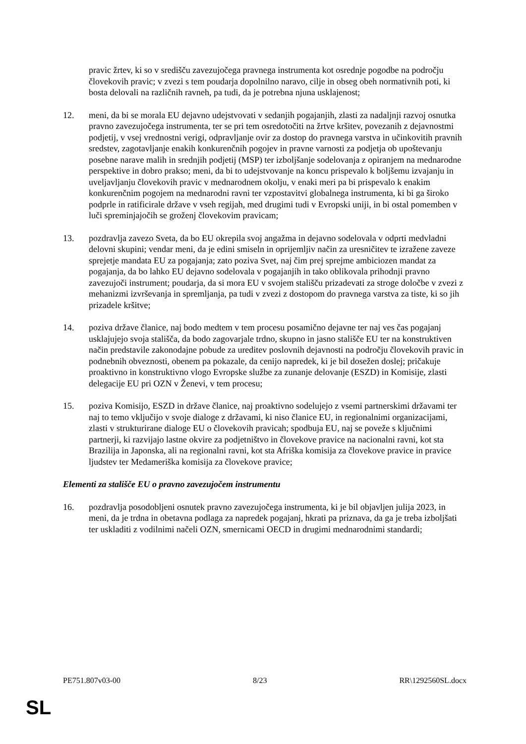pravic žrtev, ki so v središču zavezujočega pravnega instrumenta kot osrednje pogodbe na področju človekovih pravic; v zvezi s tem poudarja dopolnilno naravo, cilje in obseg obeh normativnih poti, ki bosta delovali na različnih ravneh, pa tudi, da je potrebna njuna usklajenost;
12. meni, da bi se morala EU dejavno udejstvovati v sedanjih pogajanjih, zlasti za nadaljnji razvoj osnutka pravno zavezujočega instrumenta, ter se pri tem osredotočiti na žrtve kršitev, povezanih z dejavnostmi podjetij, v vsej vrednostni verigi, odpravljanje ovir za dostop do pravnega varstva in učinkovitih pravnih sredstev, zagotavljanje enakih konkurenčnih pogojev in pravne varnosti za podjetja ob upoštevanju posebne narave malih in srednjih podjetij (MSP) ter izboljšanje sodelovanja z opiranjem na mednarodne perspektive in dobro prakso; meni, da bi to udejstvovanje na koncu prispevalo k boljšemu izvajanju in uveljavljanju človekovih pravic v mednarodnem okolju, v enaki meri pa bi prispevalo k enakim konkurenčnim pogojem na mednarodni ravni ter vzpostavitvi globalnega instrumenta, ki bi ga široko podprle in ratificirale države v vseh regijah, med drugimi tudi v Evropski uniji, in bi ostal pomemben v luči spreminjajočih se groženj človekovim pravicam;
13. pozdravlja zavezo Sveta, da bo EU okrepila svoj angažma in dejavno sodelovala v odprti medvladni delovni skupini; vendar meni, da je edini smiseln in oprijemljiv način za uresničitev te izražene zaveze sprejetje mandata EU za pogajanja; zato poziva Svet, naj čim prej sprejme ambiciozen mandat za pogajanja, da bo lahko EU dejavno sodelovala v pogajanjih in tako oblikovala prihodnji pravno zavezujoči instrument; poudarja, da si mora EU v svojem stališču prizadevati za stroge določbe v zvezi z mehanizmi izvrševanja in spremljanja, pa tudi v zvezi z dostopom do pravnega varstva za tiste, ki so jih prizadele kršitve;
14. poziva države članice, naj bodo medtem v tem procesu posamično dejavne ter naj ves čas pogajanj usklajujejo svoja stališča, da bodo zagovarjale trdno, skupno in jasno stališče EU ter na konstruktiven način predstavile zakonodajne pobude za ureditev poslovnih dejavnosti na področju človekovih pravic in podnebnih obveznosti, obenem pa pokazale, da cenijo napredek, ki je bil dosežen doslej; pričakuje proaktivno in konstruktivno vlogo Evropske službe za zunanje delovanje (ESZD) in Komisije, zlasti delegacije EU pri OZN v Ženevi, v tem procesu;
15. poziva Komisijo, ESZD in države članice, naj proaktivno sodelujejo z vsemi partnerskimi državami ter naj to temo vključijo v svoje dialoge z državami, ki niso članice EU, in regionalnimi organizacijami, zlasti v strukturirane dialoge EU o človekovih pravicah; spodbuja EU, naj se poveže s ključnimi partnerji, ki razvijajo lastne okvire za podjetništvo in človekove pravice na nacionalni ravni, kot sta Brazilija in Japonska, ali na regionalni ravni, kot sta Afriška komisija za človekove pravice in pravice ljudstev ter Medameriška komisija za človekove pravice;
Elementi za stališče EU o pravno zavezujočem instrumentu
16. pozdravlja posodobljeni osnutek pravno zavezujočega instrumenta, ki je bil objavljen julija 2023, in meni, da je trdna in obetavna podlaga za napredek pogajanj, hkrati pa priznava, da ga je treba izboljšati ter uskladiti z vodilnimi načeli OZN, smernicami OECD in drugimi mednarodnimi standardi;
PE751.807v03-00 8/23 RR\1292560SL.docx
SL